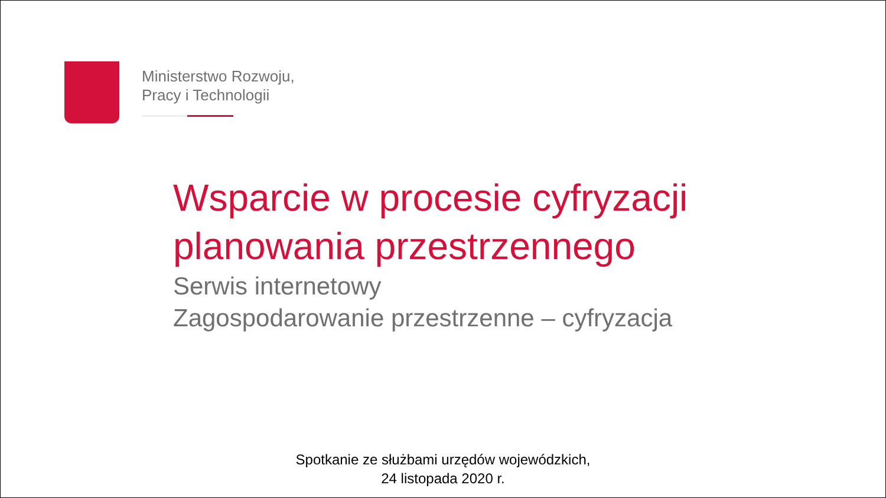Ministerstwo Rozwoju,
Pracy i Technologii
Wsparcie w procesie cyfryzacji
planowania przestrzennego
Serwis internetowy
Zagospodarowanie przestrzenne – cyfryzacja
Spotkanie ze służbami urzędów wojewódzkich,
24 listopada 2020 r.